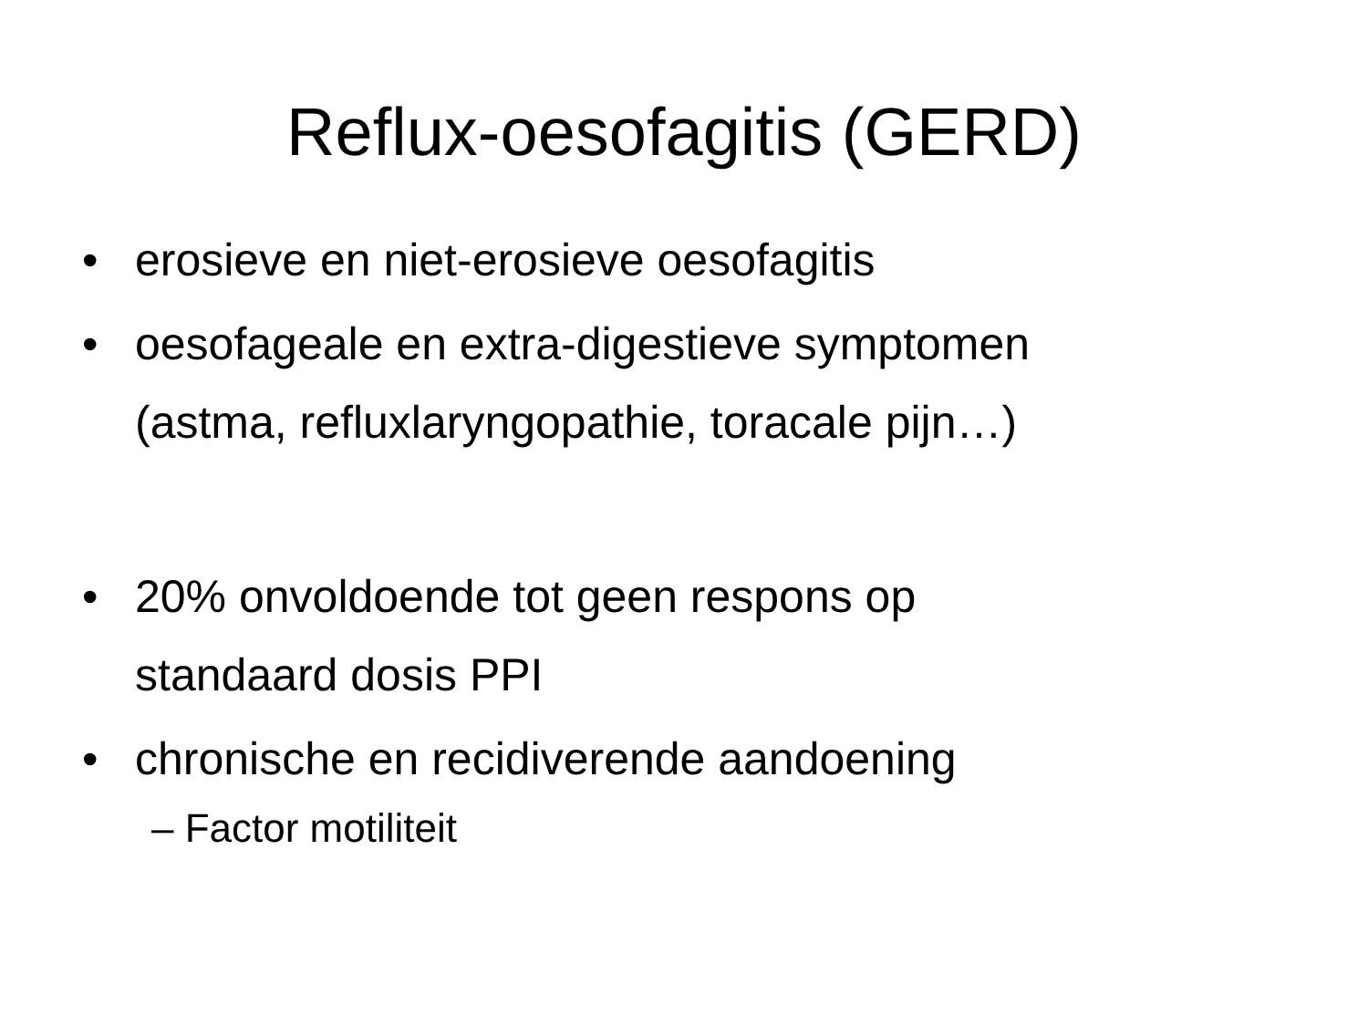Reflux-oesofagitis (GERD)
• erosieve en niet-erosieve oesofagitis
• oesofageale en extra-digestieve symptomen
(astma, refluxlaryngopathie, toracale pijn…)
• 20% onvoldoende tot geen respons op
standaard dosis PPI
• chronische en recidiverende aandoening
– Factor motiliteit